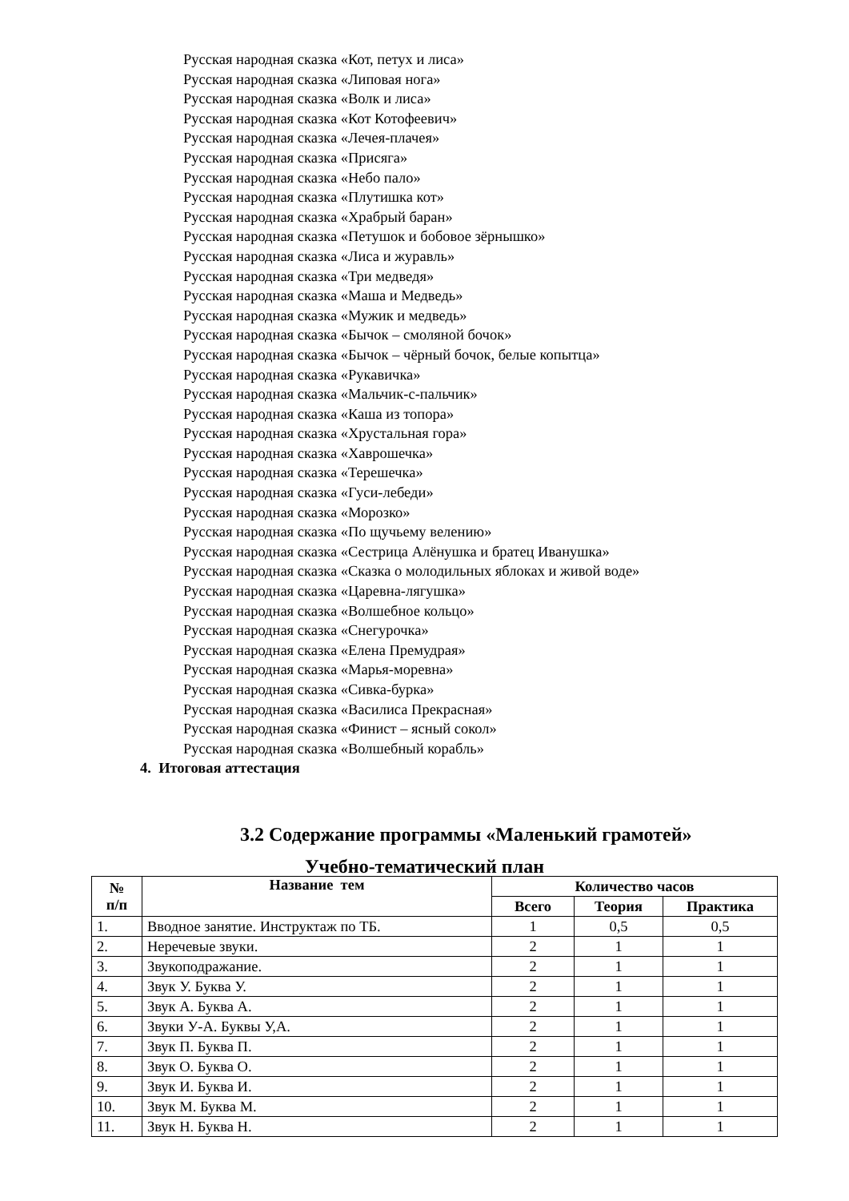Русская народная сказка «Кот, петух и лиса»
Русская народная сказка «Липовая нога»
Русская народная сказка «Волк и лиса»
Русская народная сказка «Кот Котофеевич»
Русская народная сказка «Лечея-плачея»
Русская народная сказка «Присяга»
Русская народная сказка «Небо пало»
Русская народная сказка «Плутишка кот»
Русская народная сказка «Храбрый баран»
Русская народная сказка «Петушок и бобовое зёрнышко»
Русская народная сказка «Лиса и журавль»
Русская народная сказка «Три медведя»
Русская народная сказка «Маша и Медведь»
Русская народная сказка «Мужик и медведь»
Русская народная сказка «Бычок – смоляной бочок»
Русская народная сказка «Бычок – чёрный бочок, белые копытца»
Русская народная сказка «Рукавичка»
Русская народная сказка «Мальчик-с-пальчик»
Русская народная сказка «Каша из топора»
Русская народная сказка «Хрустальная гора»
Русская народная сказка «Хаврошечка»
Русская народная сказка «Терешечка»
Русская народная сказка «Гуси-лебеди»
Русская народная сказка «Морозко»
Русская народная сказка «По щучьему велению»
Русская народная сказка «Сестрица Алёнушка и братец Иванушка»
Русская народная сказка «Сказка о молодильных яблоках и живой воде»
Русская народная сказка «Царевна-лягушка»
Русская народная сказка «Волшебное кольцо»
Русская народная сказка «Снегурочка»
Русская народная сказка «Елена Премудрая»
Русская народная сказка «Марья-моревна»
Русская народная сказка «Сивка-бурка»
Русская народная сказка «Василиса Прекрасная»
Русская народная сказка «Финист – ясный сокол»
Русская народная сказка «Волшебный корабль»
4. Итоговая аттестация
3.2 Содержание программы «Маленький грамотей»
Учебно-тематический план
| № п/п | Название тем | Количество часов | | |
| --- | --- | --- | --- | --- |
| | | Всего | Теория | Практика |
| 1. | Вводное занятие. Инструктаж по ТБ. | 1 | 0,5 | 0,5 |
| 2. | Неречевые звуки. | 2 | 1 | 1 |
| 3. | Звукоподражание. | 2 | 1 | 1 |
| 4. | Звук У. Буква У. | 2 | 1 | 1 |
| 5. | Звук А. Буква А. | 2 | 1 | 1 |
| 6. | Звуки У-А. Буквы У,А. | 2 | 1 | 1 |
| 7. | Звук П. Буква П. | 2 | 1 | 1 |
| 8. | Звук О. Буква О. | 2 | 1 | 1 |
| 9. | Звук И. Буква И. | 2 | 1 | 1 |
| 10. | Звук М. Буква М. | 2 | 1 | 1 |
| 11. | Звук Н. Буква Н. | 2 | 1 | 1 |